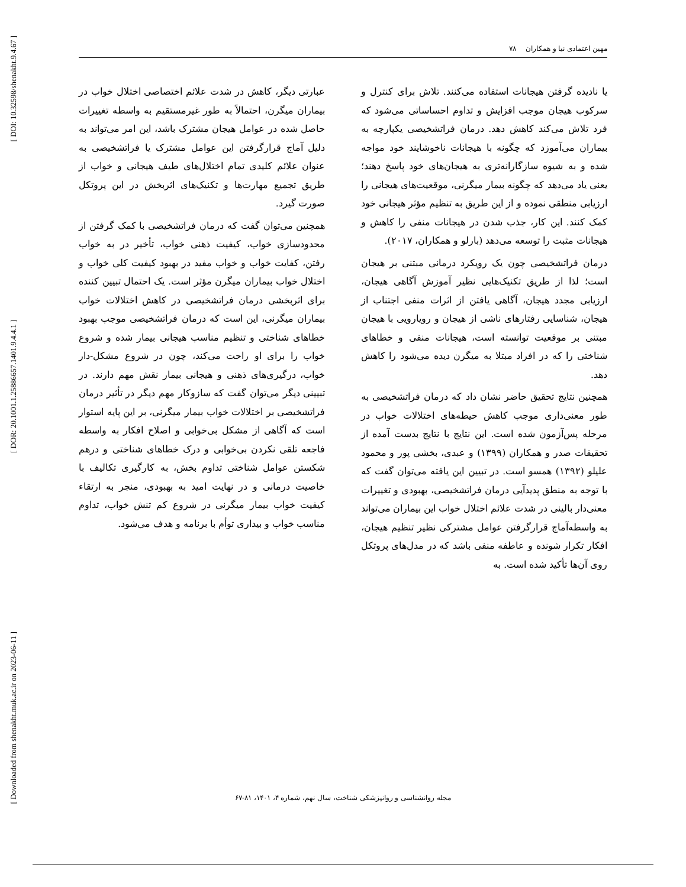[ DOI: 10.32598/shenakht.9.4.67 ]
[ DOR: 20.1001.1.25886657.1401.9.4.4.1 ]
[ Downloaded from shenakht.muk.ac.ir on 2023-06-11 ]
مهین اعتمادی نیا و همکاران ۷۸
یا نادیده گرفتن هیجانات استفاده می‌کنند. تلاش برای کنترل و سرکوب هیجان موجب افزایش و تداوم احساساتی می‌شود که فرد تلاش می‌کند کاهش دهد. درمان فراتشخیصی یکپارچه به بیماران می‌آموزد که چگونه با هیجانات ناخوشایند خود مواجه شده و به شیوه سازگارانه‌تری به هیجان‌های خود پاسخ دهند؛ یعنی یاد می‌دهد که چگونه بیمار میگرنی، موقعیت‌های هیجانی را ارزیابی منطقی نموده و از این طریق به تنظیم مؤثر هیجانی خود کمک کنند. این کار، جذب شدن در هیجانات منفی را کاهش و هیجانات مثبت را توسعه می‌دهد (بارلو و همکاران، ۲۰۱۷).
درمان فراتشخیصی چون یک رویکرد درمانی مبتنی بر هیجان است؛ لذا از طریق تکنیک‌هایی نظیر آموزش آگاهی هیجان، ارزیابی مجدد هیجان، آگاهی یافتن از اثرات منفی اجتناب از هیجان، شناسایی رفتارهای ناشی از هیجان و رویارویی با هیجان مبتنی بر موقعیت توانسته است، هیجانات منفی و خطاهای شناختی را که در افراد مبتلا به میگرن دیده می‌شود را کاهش دهد.
همچنین نتایج تحقیق حاضر نشان داد که درمان فراتشخیصی به طور معنی‌داری موجب کاهش حیطه‌های اختلالات خواب در مرحله پس‌آزمون شده است. این نتایج با نتایج بدست آمده از تحقیقات صدر و همکاران (۱۳۹۹) و عبدی، بخشی پور و محمود علیلو (۱۳۹۲) همسو است. در تبیین این یافته می‌توان گفت که با توجه به منطق پدیدآیی درمان فراتشخیصی، بهبودی و تغییرات معنی‌دار بالینی در شدت علائم اختلال خواب این بیماران می‌تواند به واسطه‌آماج قرارگرفتن عوامل مشترکی نظیر تنظیم هیجان، افکار تکرار شونده و عاطفه منفی باشد که در مدل‌های پروتکل روی آن‌ها تأکید شده است. به
عبارتی دیگر، کاهش در شدت علائم اختصاصی اختلال خواب در بیماران میگرن، احتمالاً به طور غیرمستقیم به واسطه تغییرات حاصل شده در عوامل هیجان مشترک باشد، این امر می‌تواند به دلیل آماج قرارگرفتن این عوامل مشترک یا فراتشخیصی به عنوان علائم کلیدی تمام اختلال‌های طیف هیجانی و خواب از طریق تجمیع مهارت‌ها و تکنیک‌های اثربخش در این پروتکل صورت گیرد.
همچنین می‌توان گفت که درمان فراتشخیصی با کمک گرفتن از محدودسازی خواب، کیفیت ذهنی خواب، تأخیر در به خواب رفتن، کفایت خواب و خواب مفید در بهبود کیفیت کلی خواب و اختلال خواب بیماران میگرن مؤثر است. یک احتمال تبیین کننده برای اثربخشی درمان فراتشخیصی در کاهش اختلالات خواب بیماران میگرنی، این است که درمان فراتشخیصی موجب بهبود خطاهای شناختی و تنظیم مناسب هیجانی بیمار شده و شروع خواب را برای او راحت می‌کند، چون در شروع مشکل-دار خواب، درگیری‌های ذهنی و هیجانی بیمار نقش مهم دارند. در تبیینی دیگر می‌توان گفت که سازوکار مهم دیگر در تأثیر درمان فراتشخیصی بر اختلالات خواب بیمار میگرنی، بر این پایه استوار است که آگاهی از مشکل بی‌خوابی و اصلاح افکار به واسطه فاجعه تلقی نکردن بی‌خوابی و درک خطاهای شناختی و درهم شکستن عوامل شناختی تداوم بخش، به کارگیری تکالیف با خاصیت درمانی و در نهایت امید به بهبودی، منجر به ارتقاء کیفیت خواب بیمار میگرنی در شروع کم تنش خواب، تداوم مناسب خواب و بیداری توأم با برنامه و هدف می‌شود.
مجله روانشناسی و روانپزشکی شناخت، سال نهم، شماره ۴، ۱۴۰۱، ۸۱-۶۷